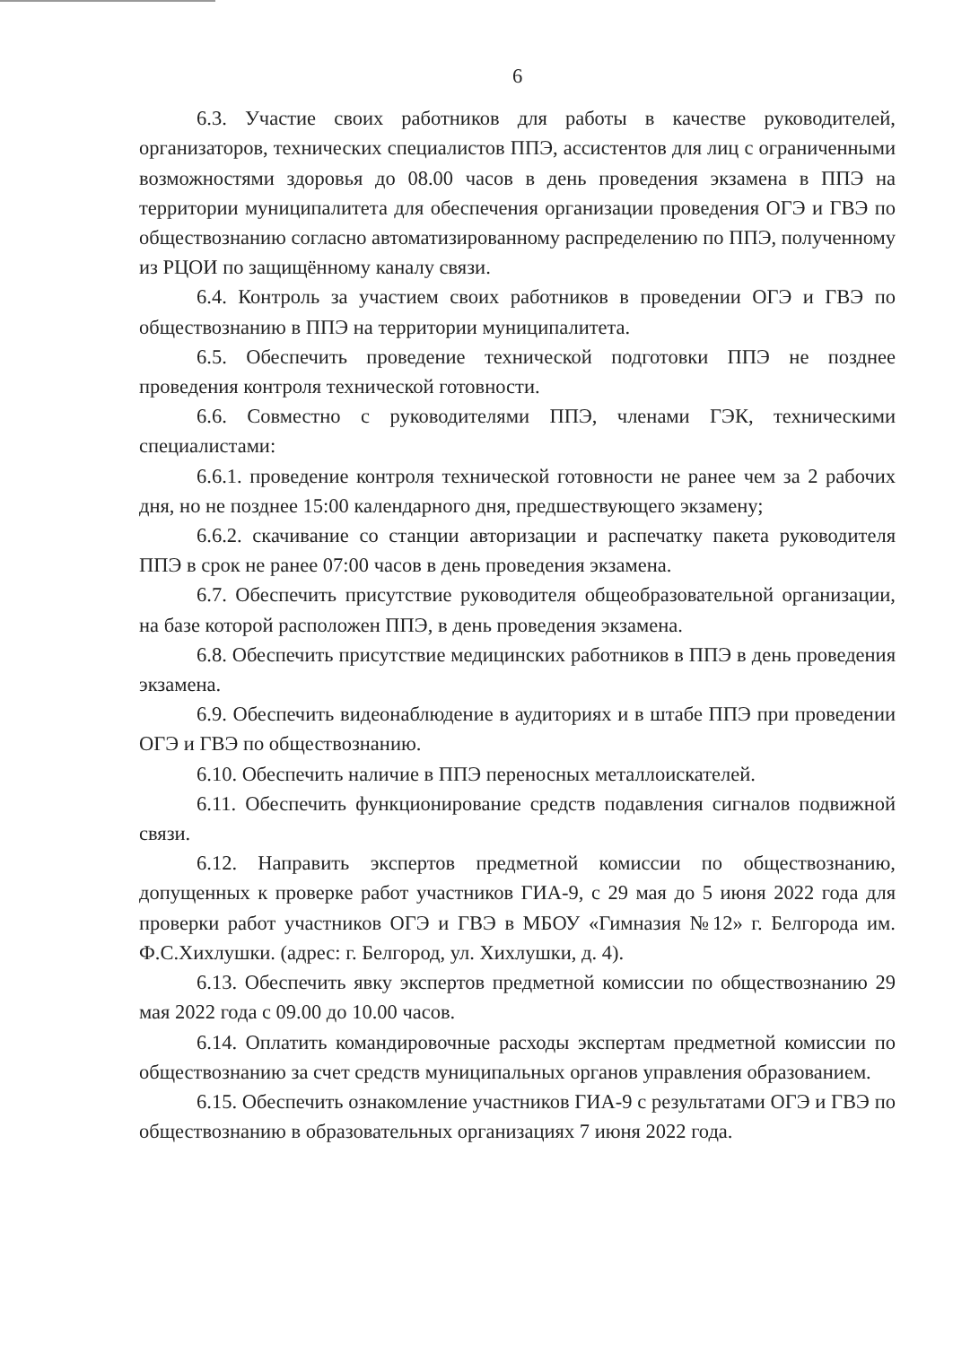6
6.3. Участие своих работников для работы в качестве руководителей, организаторов, технических специалистов ППЭ, ассистентов для лиц с ограниченными возможностями здоровья до 08.00 часов в день проведения экзамена в ППЭ на территории муниципалитета для обеспечения организации проведения ОГЭ и ГВЭ по обществознанию согласно автоматизированному распределению по ППЭ, полученному из РЦОИ по защищённому каналу связи.
6.4. Контроль за участием своих работников в проведении ОГЭ и ГВЭ по обществознанию в ППЭ на территории муниципалитета.
6.5. Обеспечить проведение технической подготовки ППЭ не позднее проведения контроля технической готовности.
6.6. Совместно с руководителями ППЭ, членами ГЭК, техническими специалистами:
6.6.1. проведение контроля технической готовности не ранее чем за 2 рабочих дня, но не позднее 15:00 календарного дня, предшествующего экзамену;
6.6.2. скачивание со станции авторизации и распечатку пакета руководителя ППЭ в срок не ранее 07:00 часов в день проведения экзамена.
6.7. Обеспечить присутствие руководителя общеобразовательной организации, на базе которой расположен ППЭ, в день проведения экзамена.
6.8. Обеспечить присутствие медицинских работников в ППЭ в день проведения экзамена.
6.9. Обеспечить видеонаблюдение в аудиториях и в штабе ППЭ при проведении ОГЭ и ГВЭ по обществознанию.
6.10. Обеспечить наличие в ППЭ переносных металлоискателей.
6.11. Обеспечить функционирование средств подавления сигналов подвижной связи.
6.12. Направить экспертов предметной комиссии по обществознанию, допущенных к проверке работ участников ГИА-9, с 29 мая до 5 июня 2022 года для проверки работ участников ОГЭ и ГВЭ в МБОУ «Гимназия №12» г. Белгорода им. Ф.С.Хихлушки. (адрес: г. Белгород, ул. Хихлушки, д. 4).
6.13. Обеспечить явку экспертов предметной комиссии по обществознанию 29 мая 2022 года с 09.00 до 10.00 часов.
6.14. Оплатить командировочные расходы экспертам предметной комиссии по обществознанию за счет средств муниципальных органов управления образованием.
6.15. Обеспечить ознакомление участников ГИА-9 с результатами ОГЭ и ГВЭ по обществознанию в образовательных организациях 7 июня 2022 года.